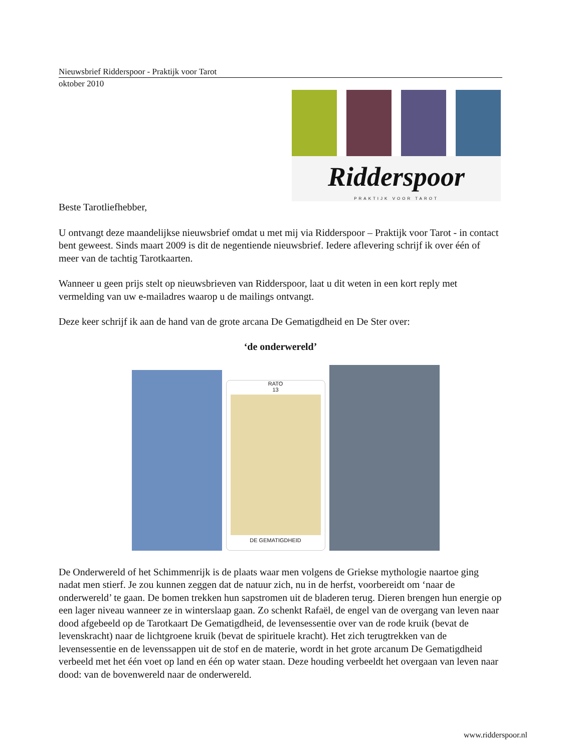Nieuwsbrief Ridderspoor - Praktijk voor Tarot
oktober 2010
Ridderspoor
PRAKTIJK VOOR TAROT
Beste Tarotliefhebber,
U ontvangt deze maandelijkse nieuwsbrief omdat u met mij via Ridderspoor – Praktijk voor Tarot - in contact bent geweest. Sinds maart 2009 is dit de negentiende nieuwsbrief. Iedere aflevering schrijf ik over één of meer van de tachtig Tarotkaarten.
Wanneer u geen prijs stelt op nieuwsbrieven van Ridderspoor, laat u dit weten in een kort reply met vermelding van uw e-mailadres waarop u de mailings ontvangt.
Deze keer schrijf ik aan de hand van de grote arcana De Gematigdheid en De Ster over:
‘de onderwereld’
RATO
13
DE GEMATIGDHEID
De Onderwereld of het Schimmenrijk is de plaats waar men volgens de Griekse mythologie naartoe ging nadat men stierf. Je zou kunnen zeggen dat de natuur zich, nu in de herfst, voorbereidt om ‘naar de onderwereld’ te gaan. De bomen trekken hun sapstromen uit de bladeren terug. Dieren brengen hun energie op een lager niveau wanneer ze in winterslaap gaan. Zo schenkt Rafaël, de engel van de overgang van leven naar dood afgebeeld op de Tarotkaart De Gematigdheid, de levensessentie over van de rode kruik (bevat de levenskracht) naar de lichtgroene kruik (bevat de spirituele kracht). Het zich terugtrekken van de levensessentie en de levenssappen uit de stof en de materie, wordt in het grote arcanum De Gematigdheid verbeeld met het één voet op land en één op water staan. Deze houding verbeeldt het overgaan van leven naar dood: van de bovenwereld naar de onderwereld.
www.ridderspoor.nl